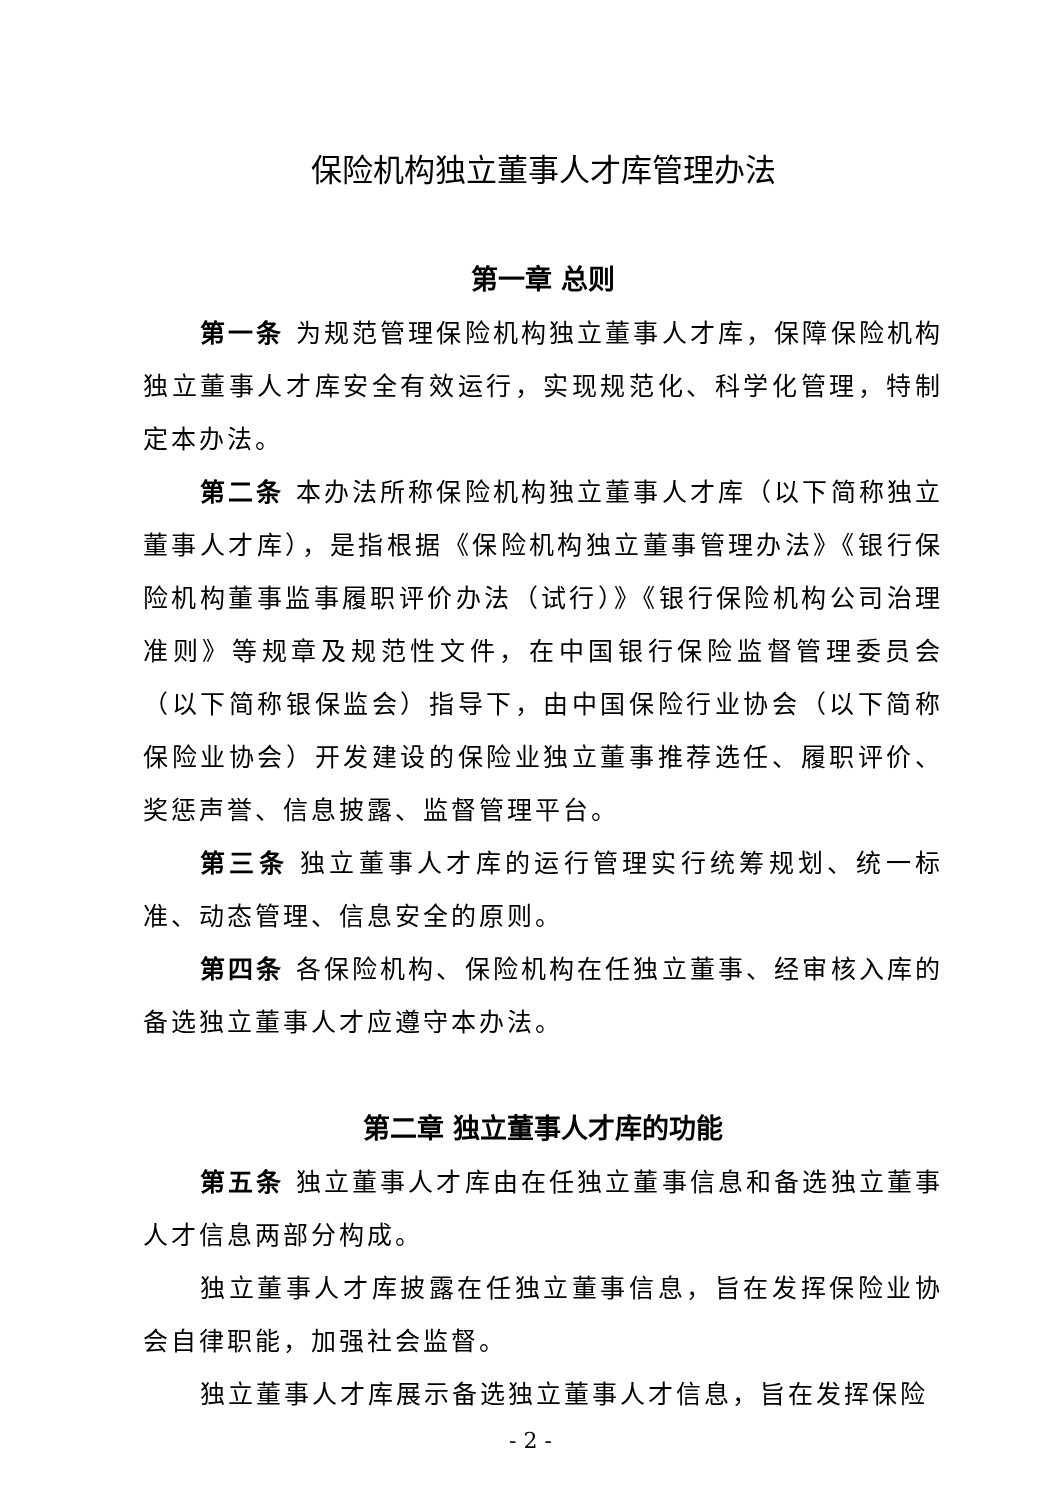保险机构独立董事人才库管理办法
第一章 总则
第一条 为规范管理保险机构独立董事人才库，保障保险机构独立董事人才库安全有效运行，实现规范化、科学化管理，特制定本办法。
第二条 本办法所称保险机构独立董事人才库（以下简称独立董事人才库），是指根据《保险机构独立董事管理办法》《银行保险机构董事监事履职评价办法（试行）》《银行保险机构公司治理准则》等规章及规范性文件，在中国银行保险监督管理委员会（以下简称银保监会）指导下，由中国保险行业协会（以下简称保险业协会）开发建设的保险业独立董事推荐选任、履职评价、奖惩声誉、信息披露、监督管理平台。
第三条 独立董事人才库的运行管理实行统筹规划、统一标准、动态管理、信息安全的原则。
第四条 各保险机构、保险机构在任独立董事、经审核入库的备选独立董事人才应遵守本办法。
第二章 独立董事人才库的功能
第五条 独立董事人才库由在任独立董事信息和备选独立董事人才信息两部分构成。
独立董事人才库披露在任独立董事信息，旨在发挥保险业协会自律职能，加强社会监督。
独立董事人才库展示备选独立董事人才信息，旨在发挥保险
- 2 -